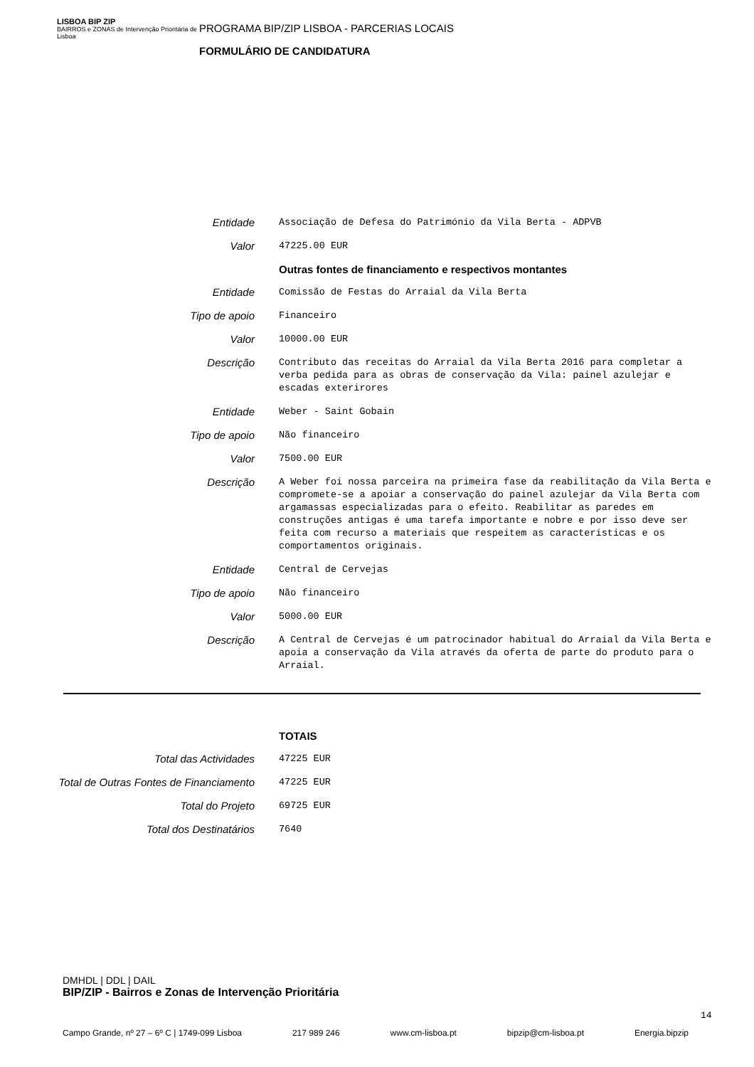LISBOA BIP ZIP
BAIRROS e ZONAS de Intervenção Prioritária de Lisboa
PROGRAMA BIP/ZIP LISBOA - PARCERIAS LOCAIS
FORMULÁRIO DE CANDIDATURA
| Entidade | Associação de Defesa do Património da Vila Berta - ADPVB |
| Valor | 47225.00 EUR |
| | Outras fontes de financiamento e respectivos montantes |
| Entidade | Comissão de Festas do Arraial da Vila Berta |
| Tipo de apoio | Financeiro |
| Valor | 10000.00 EUR |
| Descrição | Contributo das receitas do Arraial da Vila Berta 2016 para completar a verba pedida para as obras de conservação da Vila: painel azulejar e escadas exterirores |
| Entidade | Weber - Saint Gobain |
| Tipo de apoio | Não financeiro |
| Valor | 7500.00 EUR |
| Descrição | A Weber foi nossa parceira na primeira fase da reabilitação da Vila Berta e compromete-se a apoiar a conservação do painel azulejar da Vila Berta com argamassas especializadas para o efeito. Reabilitar as paredes em construções antigas é uma tarefa importante e nobre e por isso deve ser feita com recurso a materiais que respeitem as características e os comportamentos originais. |
| Entidade | Central de Cervejas |
| Tipo de apoio | Não financeiro |
| Valor | 5000.00 EUR |
| Descrição | A Central de Cervejas é um patrocinador habitual do Arraial da Vila Berta e apoia a conservação da Vila através da oferta de parte do produto para o Arraial. |
| | TOTAIS |
| Total das Actividades | 47225 EUR |
| Total de Outras Fontes de Financiamento | 47225 EUR |
| Total do Projeto | 69725 EUR |
| Total dos Destinatários | 7640 |
DMHDL | DDL | DAIL
BIP/ZIP - Bairros e Zonas de Intervenção Prioritária
14
Campo Grande, nº 27 – 6º C | 1749-099 Lisboa 217 989 246 www.cm-lisboa.pt bipzip@cm-lisboa.pt Energia.bipzip